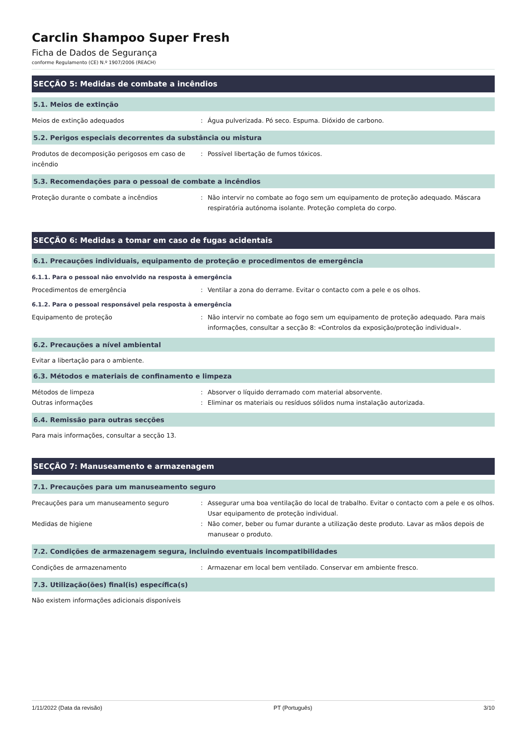Carclin Shampoo Super Fresh
Ficha de Dados de Segurança
conforme Regulamento (CE) N.º 1907/2006 (REACH)
SECÇÃO 5: Medidas de combate a incêndios
5.1. Meios de extinção
Meios de extinção adequados : Água pulverizada. Pó seco. Espuma. Dióxido de carbono.
5.2. Perigos especiais decorrentes da substância ou mistura
Produtos de decomposição perigosos em caso de incêndio
: Possível libertação de fumos tóxicos.
5.3. Recomendações para o pessoal de combate a incêndios
Proteção durante o combate a incêndios : Não intervir no combate ao fogo sem um equipamento de proteção adequado. Máscara respiratória autónoma isolante. Proteção completa do corpo.
SECÇÃO 6: Medidas a tomar em caso de fugas acidentais
6.1. Precauções individuais, equipamento de proteção e procedimentos de emergência
6.1.1. Para o pessoal não envolvido na resposta à emergência
Procedimentos de emergência : Ventilar a zona do derrame. Evitar o contacto com a pele e os olhos.
6.1.2. Para o pessoal responsável pela resposta à emergência
Equipamento de proteção : Não intervir no combate ao fogo sem um equipamento de proteção adequado. Para mais informações, consultar a secção 8: «Controlos da exposição/proteção individual».
6.2. Precauções a nível ambiental
Evitar a libertação para o ambiente.
6.3. Métodos e materiais de confinamento e limpeza
Métodos de limpeza : Absorver o líquido derramado com material absorvente.
Outras informações : Eliminar os materiais ou resíduos sólidos numa instalação autorizada.
6.4. Remissão para outras secções
Para mais informações, consultar a secção 13.
SECÇÃO 7: Manuseamento e armazenagem
7.1. Precauções para um manuseamento seguro
Precauções para um manuseamento seguro : Assegurar uma boa ventilação do local de trabalho. Evitar o contacto com a pele e os olhos. Usar equipamento de proteção individual.
Medidas de higiene : Não comer, beber ou fumar durante a utilização deste produto. Lavar as mãos depois de manusear o produto.
7.2. Condições de armazenagem segura, incluindo eventuais incompatibilidades
Condições de armazenamento : Armazenar em local bem ventilado. Conservar em ambiente fresco.
7.3. Utilização(ões) final(is) específica(s)
Não existem informações adicionais disponíveis
1/11/2022 (Data da revisão) PT (Português) 3/10